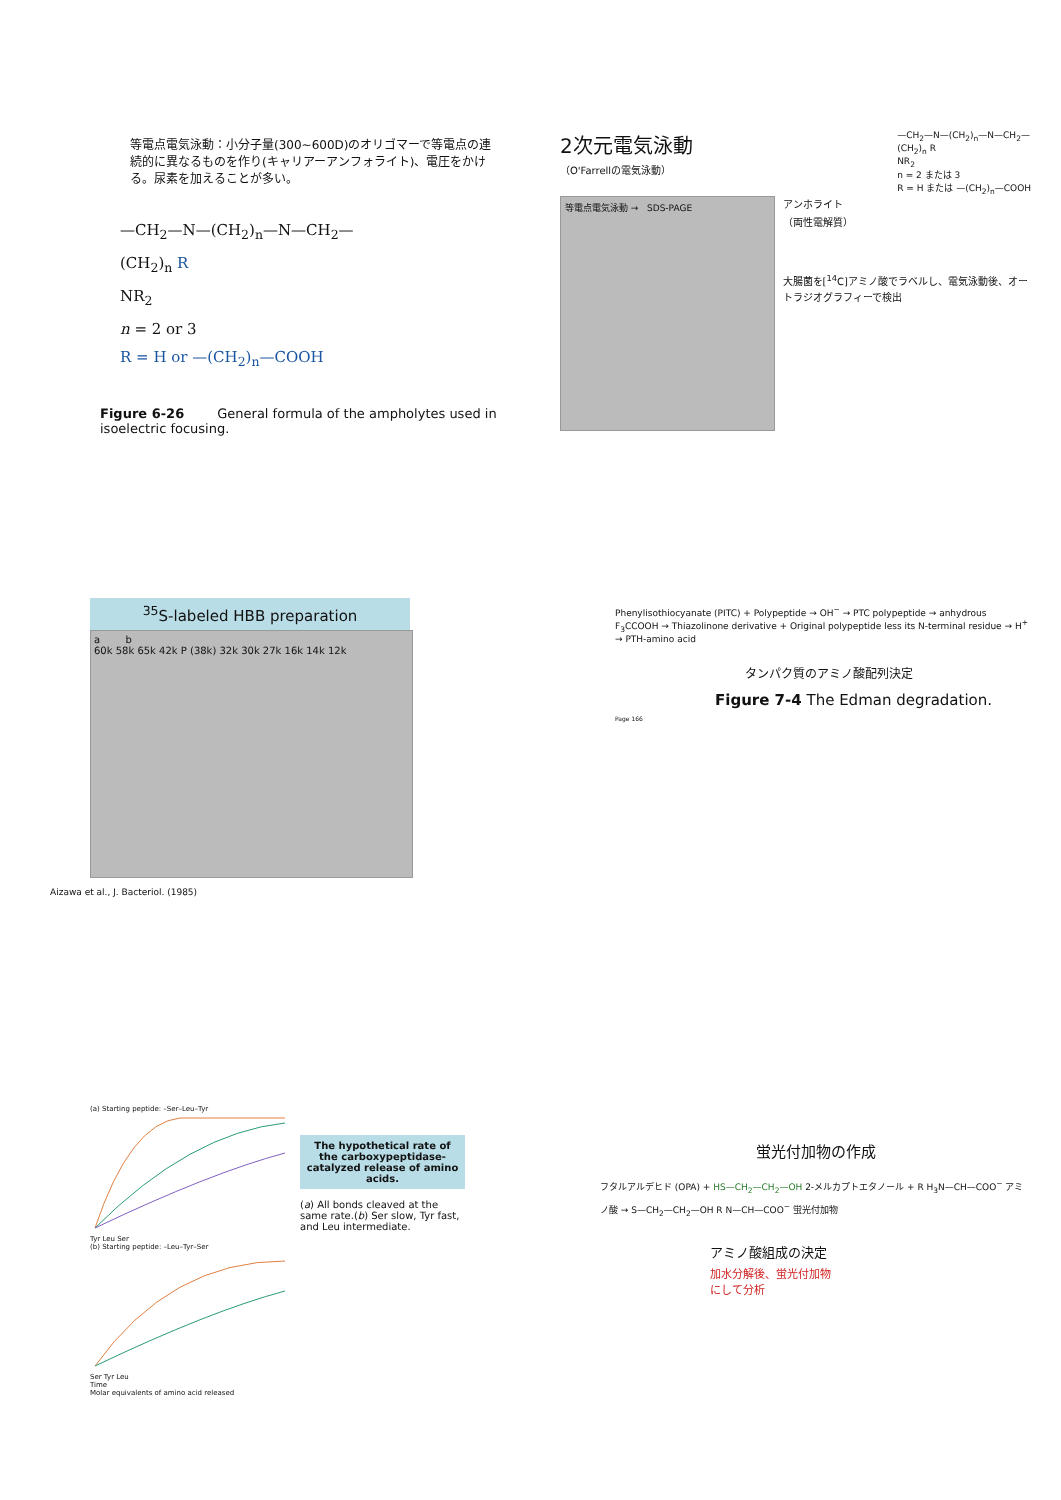等電点電気泳動：小分子量(300~600D)のオリゴマーで等電点の連続的に異なるものを作り(キャリアーアンフォライト)、電圧をかける。尿素を加えることが多い。
—CH<sub>2</sub>—N—(CH<sub>2</sub>)<sub>n</sub>—N—CH<sub>2</sub>—
(CH<sub>2</sub>)<sub>n</sub> R
NR<sub>2</sub>
n = 2 or 3
R = H or —(CH<sub>2</sub>)<sub>n</sub>—COOH
Figure 6-26 General formula of the ampholytes used in isoelectric focusing.
2次元電気泳動
（O'Farrellの電気泳動）
—CH<sub>2</sub>—N—(CH<sub>2</sub>)<sub>n</sub>—N—CH<sub>2</sub>—
(CH<sub>2</sub>)<sub>n</sub> R
NR<sub>2</sub>
n = 2 または 3
R = H または —(CH<sub>2</sub>)<sub>n</sub>—COOH
等電点電気泳動 → SDS-PAGE
アンホライト
（両性電解質）
大腸菌を[<sup>14</sup>C]アミノ酸でラベルし、電気泳動後、オートラジオグラフィーで検出
<sup>35</sup>S-labeled HBB preparation
a b
60k 58k 65k 42k P (38k) 32k 30k 27k 16k 14k 12k
Aizawa et al., J. Bacteriol. (1985)
Phenylisothiocyanate (PITC) + Polypeptide → OH<sup>−</sup> → PTC polypeptide → anhydrous F<sub>3</sub>CCOOH → Thiazolinone derivative + Original polypeptide less its N-terminal residue → H<sup>+</sup> → PTH-amino acid
タンパク質のアミノ酸配列決定
Figure 7-4 The Edman degradation.
Page 166
(a) Starting peptide: –Ser–Leu–Tyr
Tyr Leu Ser
(b) Starting peptide: –Leu–Tyr–Ser
Ser Tyr Leu
Time
Molar equivalents of amino acid released
The hypothetical rate of the carboxypeptidase-catalyzed release of amino acids.
(a) All bonds cleaved at the same rate.(b) Ser slow, Tyr fast, and Leu intermediate.
蛍光付加物の作成
フタルアルデヒド (OPA) + HS—CH<sub>2</sub>—CH<sub>2</sub>—OH 2-メルカプトエタノール + R H<sub>3</sub>N—CH—COO<sup>−</sup> アミノ酸 → S—CH<sub>2</sub>—CH<sub>2</sub>—OH R N—CH—COO<sup>−</sup> 蛍光付加物
アミノ酸組成の決定
加水分解後、蛍光付加物
にして分析